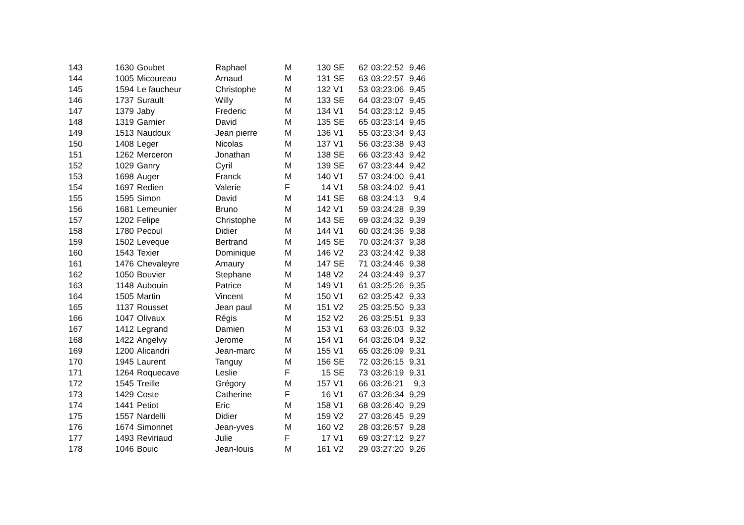| 143 | 1630 | Goubet | Raphael | M | 130 | SE | 62 | 03:22:52 | 9,46 |
| 144 | 1005 | Micoureau | Arnaud | M | 131 | SE | 63 | 03:22:57 | 9,46 |
| 145 | 1594 | Le faucheur | Christophe | M | 132 | V1 | 53 | 03:23:06 | 9,45 |
| 146 | 1737 | Surault | Willy | M | 133 | SE | 64 | 03:23:07 | 9,45 |
| 147 | 1379 | Jaby | Frederic | M | 134 | V1 | 54 | 03:23:12 | 9,45 |
| 148 | 1319 | Garnier | David | M | 135 | SE | 65 | 03:23:14 | 9,45 |
| 149 | 1513 | Naudoux | Jean pierre | M | 136 | V1 | 55 | 03:23:34 | 9,43 |
| 150 | 1408 | Leger | Nicolas | M | 137 | V1 | 56 | 03:23:38 | 9,43 |
| 151 | 1262 | Merceron | Jonathan | M | 138 | SE | 66 | 03:23:43 | 9,42 |
| 152 | 1029 | Ganry | Cyril | M | 139 | SE | 67 | 03:23:44 | 9,42 |
| 153 | 1698 | Auger | Franck | M | 140 | V1 | 57 | 03:24:00 | 9,41 |
| 154 | 1697 | Redien | Valerie | F | 14 | V1 | 58 | 03:24:02 | 9,41 |
| 155 | 1595 | Simon | David | M | 141 | SE | 68 | 03:24:13 | 9,4 |
| 156 | 1681 | Lemeunier | Bruno | M | 142 | V1 | 59 | 03:24:28 | 9,39 |
| 157 | 1202 | Felipe | Christophe | M | 143 | SE | 69 | 03:24:32 | 9,39 |
| 158 | 1780 | Pecoul | Didier | M | 144 | V1 | 60 | 03:24:36 | 9,38 |
| 159 | 1502 | Leveque | Bertrand | M | 145 | SE | 70 | 03:24:37 | 9,38 |
| 160 | 1543 | Texier | Dominique | M | 146 | V2 | 23 | 03:24:42 | 9,38 |
| 161 | 1476 | Chevaleyre | Amaury | M | 147 | SE | 71 | 03:24:46 | 9,38 |
| 162 | 1050 | Bouvier | Stephane | M | 148 | V2 | 24 | 03:24:49 | 9,37 |
| 163 | 1148 | Aubouin | Patrice | M | 149 | V1 | 61 | 03:25:26 | 9,35 |
| 164 | 1505 | Martin | Vincent | M | 150 | V1 | 62 | 03:25:42 | 9,33 |
| 165 | 1137 | Rousset | Jean paul | M | 151 | V2 | 25 | 03:25:50 | 9,33 |
| 166 | 1047 | Olivaux | Régis | M | 152 | V2 | 26 | 03:25:51 | 9,33 |
| 167 | 1412 | Legrand | Damien | M | 153 | V1 | 63 | 03:26:03 | 9,32 |
| 168 | 1422 | Angelvy | Jerome | M | 154 | V1 | 64 | 03:26:04 | 9,32 |
| 169 | 1200 | Alicandri | Jean-marc | M | 155 | V1 | 65 | 03:26:09 | 9,31 |
| 170 | 1945 | Laurent | Tanguy | M | 156 | SE | 72 | 03:26:15 | 9,31 |
| 171 | 1264 | Roquecave | Leslie | F | 15 | SE | 73 | 03:26:19 | 9,31 |
| 172 | 1545 | Treille | Grégory | M | 157 | V1 | 66 | 03:26:21 | 9,3 |
| 173 | 1429 | Coste | Catherine | F | 16 | V1 | 67 | 03:26:34 | 9,29 |
| 174 | 1441 | Petiot | Eric | M | 158 | V1 | 68 | 03:26:40 | 9,29 |
| 175 | 1557 | Nardelli | Didier | M | 159 | V2 | 27 | 03:26:45 | 9,29 |
| 176 | 1674 | Simonnet | Jean-yves | M | 160 | V2 | 28 | 03:26:57 | 9,28 |
| 177 | 1493 | Reviriaud | Julie | F | 17 | V1 | 69 | 03:27:12 | 9,27 |
| 178 | 1046 | Bouic | Jean-louis | M | 161 | V2 | 29 | 03:27:20 | 9,26 |